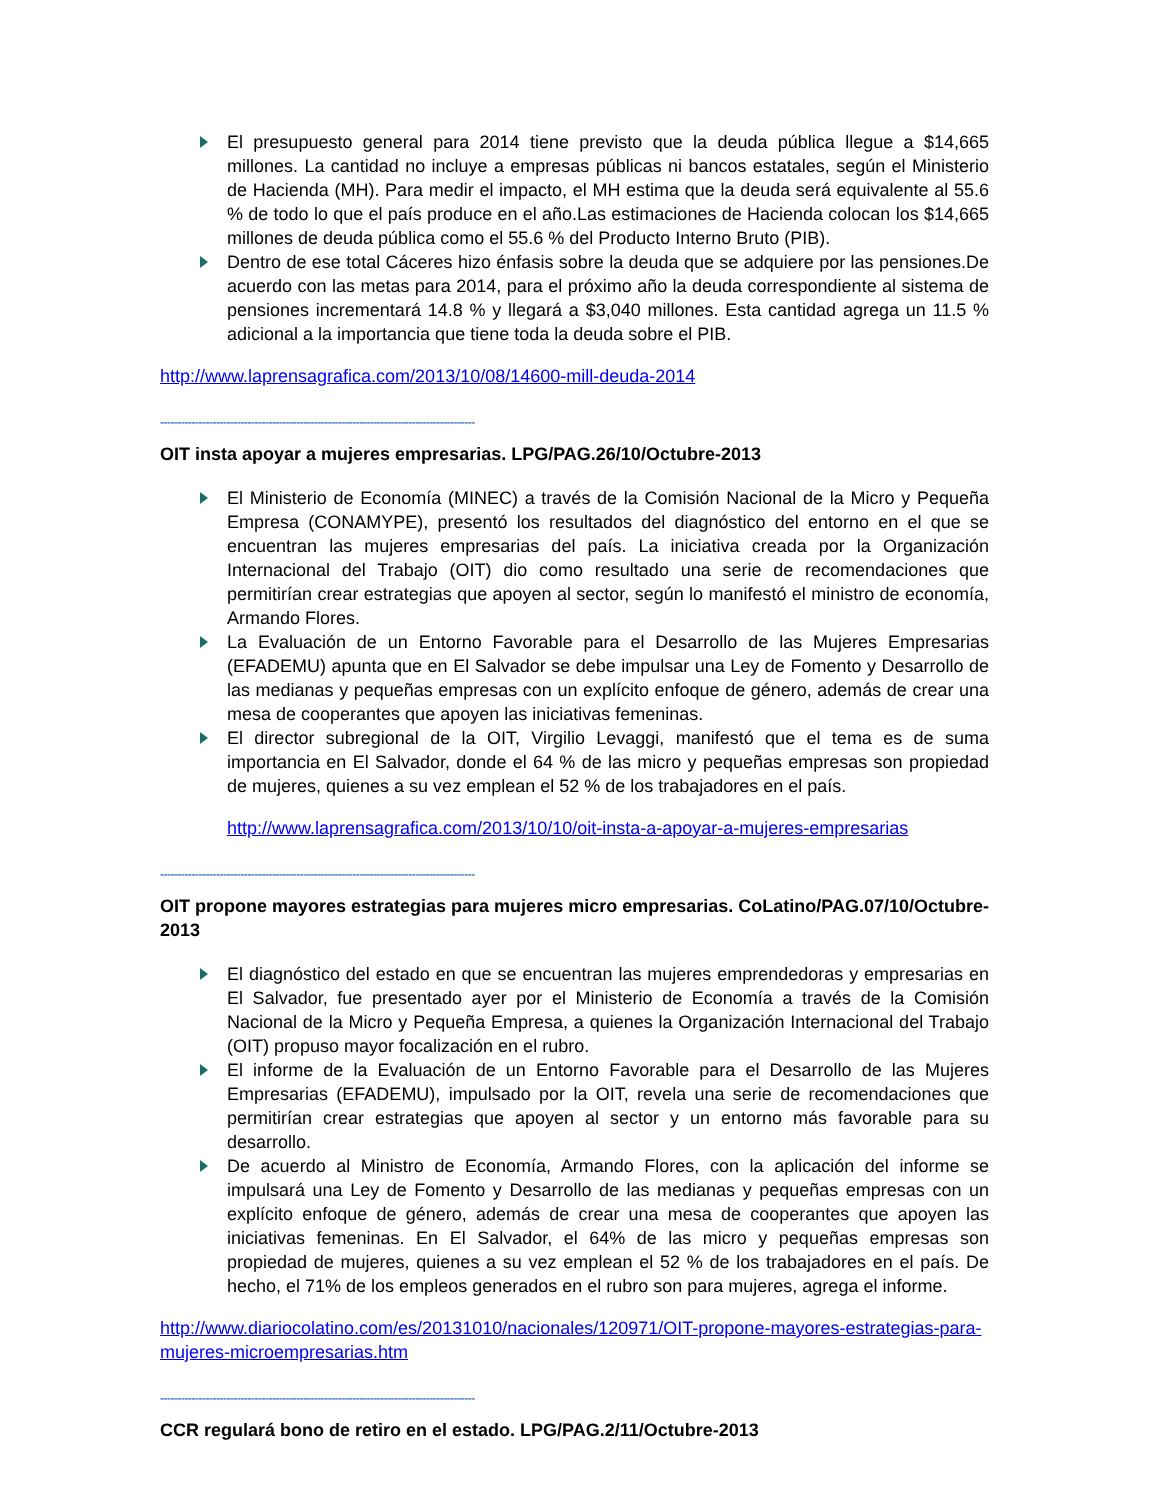El presupuesto general para 2014 tiene previsto que la deuda pública llegue a $14,665 millones. La cantidad no incluye a empresas públicas ni bancos estatales, según el Ministerio de Hacienda (MH). Para medir el impacto, el MH estima que la deuda será equivalente al 55.6 % de todo lo que el país produce en el año.Las estimaciones de Hacienda colocan los $14,665 millones de deuda pública como el 55.6 % del Producto Interno Bruto (PIB).
Dentro de ese total Cáceres hizo énfasis sobre la deuda que se adquiere por las pensiones.De acuerdo con las metas para 2014, para el próximo año la deuda correspondiente al sistema de pensiones incrementará 14.8 % y llegará a $3,040 millones. Esta cantidad agrega un 11.5 % adicional a la importancia que tiene toda la deuda sobre el PIB.
http://www.laprensagrafica.com/2013/10/08/14600-mill-deuda-2014
------------------------------------------------------------------------------------------
OIT insta apoyar a mujeres empresarias. LPG/PAG.26/10/Octubre-2013
El Ministerio de Economía (MINEC) a través de la Comisión Nacional de la Micro y Pequeña Empresa (CONAMYPE), presentó los resultados del diagnóstico del entorno en el que se encuentran las mujeres empresarias del país. La iniciativa creada por la Organización Internacional del Trabajo (OIT) dio como resultado una serie de recomendaciones que permitirían crear estrategias que apoyen al sector, según lo manifestó el ministro de economía, Armando Flores.
La Evaluación de un Entorno Favorable para el Desarrollo de las Mujeres Empresarias (EFADEMU) apunta que en El Salvador se debe impulsar una Ley de Fomento y Desarrollo de las medianas y pequeñas empresas con un explícito enfoque de género, además de crear una mesa de cooperantes que apoyen las iniciativas femeninas.
El director subregional de la OIT, Virgilio Levaggi, manifestó que el tema es de suma importancia en El Salvador, donde el 64 % de las micro y pequeñas empresas son propiedad de mujeres, quienes a su vez emplean el 52 % de los trabajadores en el país.
http://www.laprensagrafica.com/2013/10/10/oit-insta-a-apoyar-a-mujeres-empresarias
------------------------------------------------------------------------------------------
OIT propone mayores estrategias para mujeres micro empresarias. CoLatino/PAG.07/10/Octubre-2013
El diagnóstico del estado en que se encuentran las mujeres emprendedoras y empresarias en El Salvador, fue presentado ayer por el Ministerio de Economía a través de la Comisión Nacional de la Micro y Pequeña Empresa, a quienes la Organización Internacional del Trabajo (OIT) propuso mayor focalización en el rubro.
El informe de la Evaluación de un Entorno Favorable para el Desarrollo de las Mujeres Empresarias (EFADEMU), impulsado por la OIT, revela una serie de recomendaciones que permitirían crear estrategias que apoyen al sector y un entorno más favorable para su desarrollo.
De acuerdo al Ministro de Economía, Armando Flores, con la aplicación del informe se impulsará una Ley de Fomento y Desarrollo de las medianas y pequeñas empresas con un explícito enfoque de género, además de crear una mesa de cooperantes que apoyen las iniciativas femeninas. En El Salvador, el 64% de las micro y pequeñas empresas son propiedad de mujeres, quienes a su vez emplean el 52 % de los trabajadores en el país. De hecho, el 71% de los empleos generados en el rubro son para mujeres, agrega el informe.
http://www.diariocolatino.com/es/20131010/nacionales/120971/OIT-propone-mayores-estrategias-para-mujeres-microempresarias.htm
------------------------------------------------------------------------------------------
CCR regulará bono de retiro en el estado. LPG/PAG.2/11/Octubre-2013